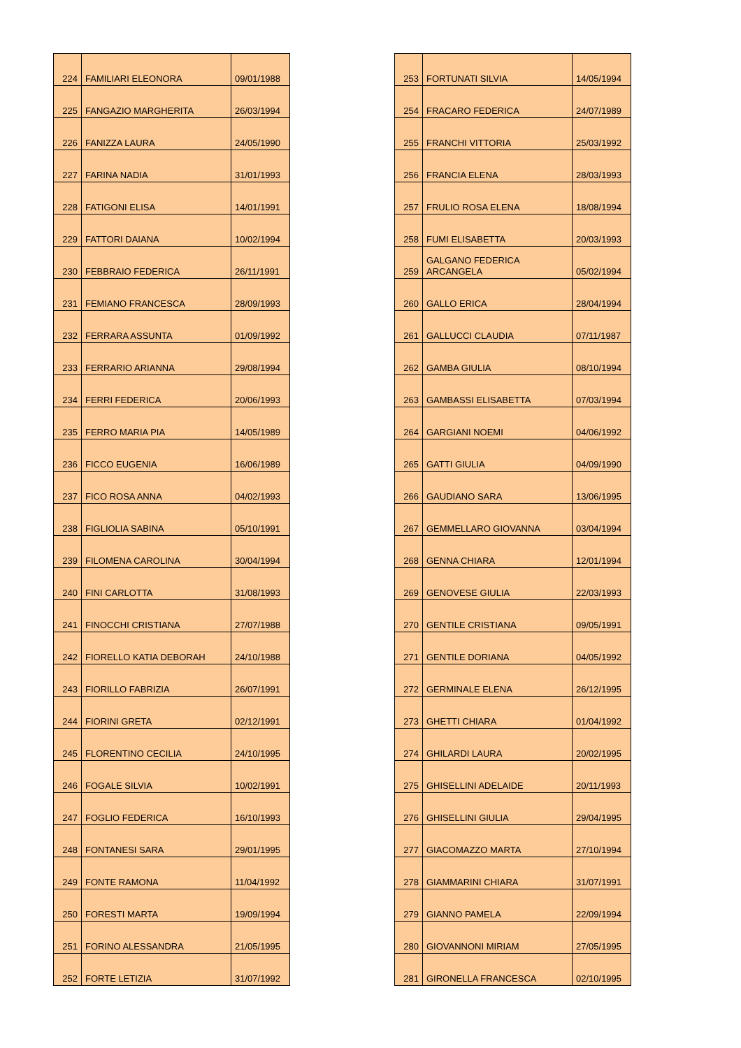| 224 | FAMILIARI ELEONORA | 09/01/1988 |
| 225 | FANGAZIO MARGHERITA | 26/03/1994 |
| 226 | FANIZZA LAURA | 24/05/1990 |
| 227 | FARINA NADIA | 31/01/1993 |
| 228 | FATIGONI ELISA | 14/01/1991 |
| 229 | FATTORI DAIANA | 10/02/1994 |
| 230 | FEBBRAIO FEDERICA | 26/11/1991 |
| 231 | FEMIANO FRANCESCA | 28/09/1993 |
| 232 | FERRARA ASSUNTA | 01/09/1992 |
| 233 | FERRARIO ARIANNA | 29/08/1994 |
| 234 | FERRI FEDERICA | 20/06/1993 |
| 235 | FERRO MARIA PIA | 14/05/1989 |
| 236 | FICCO EUGENIA | 16/06/1989 |
| 237 | FICO ROSA ANNA | 04/02/1993 |
| 238 | FIGLIOLIA SABINA | 05/10/1991 |
| 239 | FILOMENA CAROLINA | 30/04/1994 |
| 240 | FINI CARLOTTA | 31/08/1993 |
| 241 | FINOCCHI CRISTIANA | 27/07/1988 |
| 242 | FIORELLO KATIA DEBORAH | 24/10/1988 |
| 243 | FIORILLO FABRIZIA | 26/07/1991 |
| 244 | FIORINI GRETA | 02/12/1991 |
| 245 | FLORENTINO CECILIA | 24/10/1995 |
| 246 | FOGALE SILVIA | 10/02/1991 |
| 247 | FOGLIO FEDERICA | 16/10/1993 |
| 248 | FONTANESI SARA | 29/01/1995 |
| 249 | FONTE RAMONA | 11/04/1992 |
| 250 | FORESTI MARTA | 19/09/1994 |
| 251 | FORINO ALESSANDRA | 21/05/1995 |
| 252 | FORTE LETIZIA | 31/07/1992 |
| 253 | FORTUNATI SILVIA | 14/05/1994 |
| 254 | FRACARO FEDERICA | 24/07/1989 |
| 255 | FRANCHI VITTORIA | 25/03/1992 |
| 256 | FRANCIA ELENA | 28/03/1993 |
| 257 | FRULIO ROSA ELENA | 18/08/1994 |
| 258 | FUMI ELISABETTA | 20/03/1993 |
| 259 | GALGANO FEDERICA ARCANGELA | 05/02/1994 |
| 260 | GALLO ERICA | 28/04/1994 |
| 261 | GALLUCCI CLAUDIA | 07/11/1987 |
| 262 | GAMBA GIULIA | 08/10/1994 |
| 263 | GAMBASSI ELISABETTA | 07/03/1994 |
| 264 | GARGIANI NOEMI | 04/06/1992 |
| 265 | GATTI GIULIA | 04/09/1990 |
| 266 | GAUDIANO SARA | 13/06/1995 |
| 267 | GEMMELLARO GIOVANNA | 03/04/1994 |
| 268 | GENNA CHIARA | 12/01/1994 |
| 269 | GENOVESE GIULIA | 22/03/1993 |
| 270 | GENTILE CRISTIANA | 09/05/1991 |
| 271 | GENTILE DORIANA | 04/05/1992 |
| 272 | GERMINALE ELENA | 26/12/1995 |
| 273 | GHETTI CHIARA | 01/04/1992 |
| 274 | GHILARDI LAURA | 20/02/1995 |
| 275 | GHISELLINI ADELAIDE | 20/11/1993 |
| 276 | GHISELLINI GIULIA | 29/04/1995 |
| 277 | GIACOMAZZO MARTA | 27/10/1994 |
| 278 | GIAMMARINI CHIARA | 31/07/1991 |
| 279 | GIANNO PAMELA | 22/09/1994 |
| 280 | GIOVANNONI MIRIAM | 27/05/1995 |
| 281 | GIRONELLA FRANCESCA | 02/10/1995 |